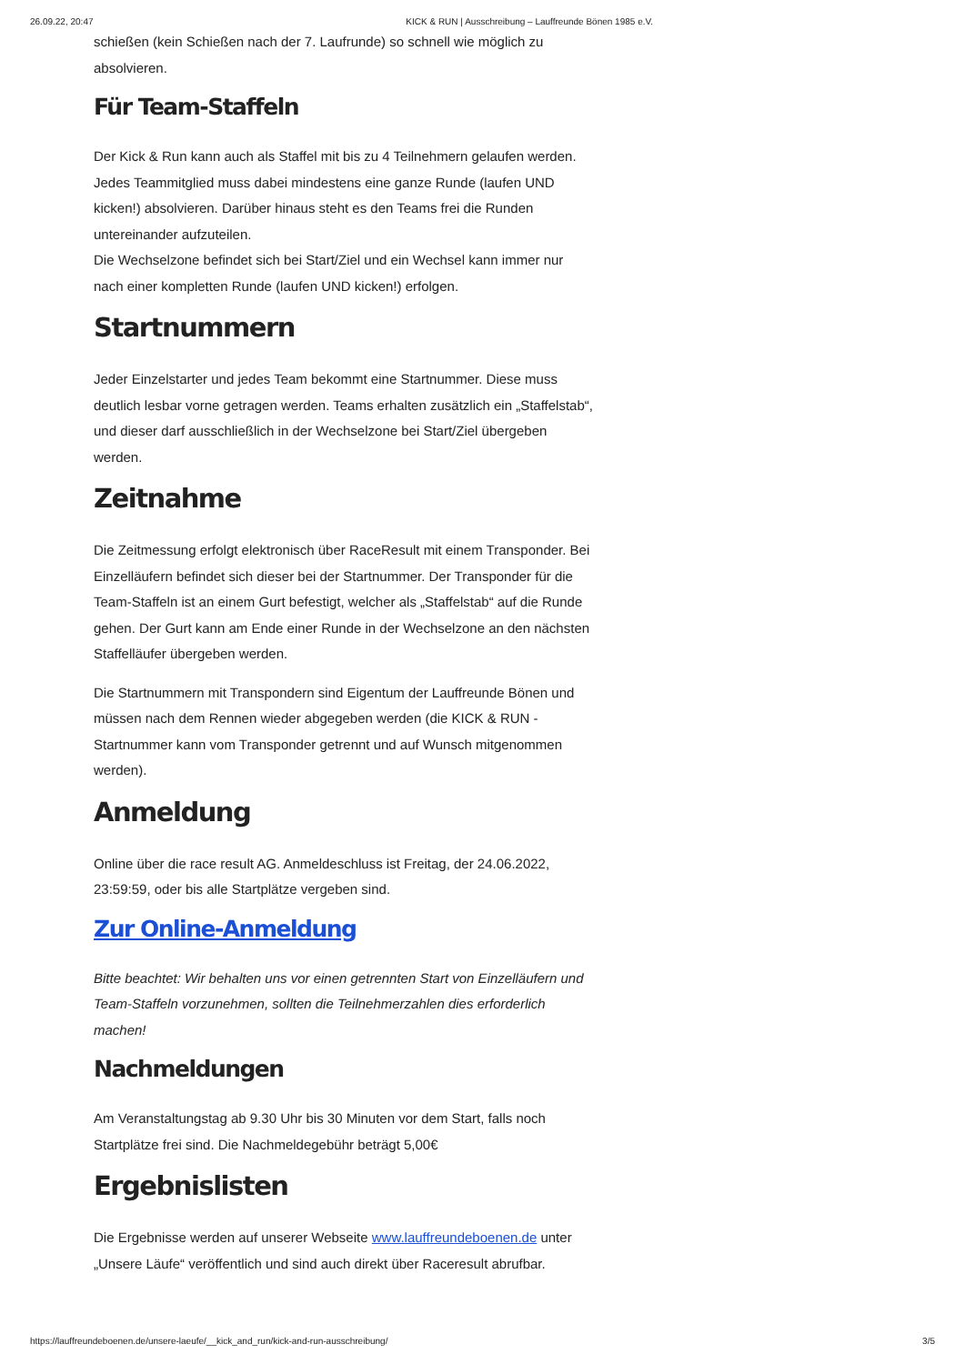26.09.22, 20:47 KICK & RUN | Ausschreibung – Lauffreunde Bönen 1985 e.V.
schießen (kein Schießen nach der 7. Laufrunde) so schnell wie möglich zu absolvieren.
Für Team-Staffeln
Der Kick & Run kann auch als Staffel mit bis zu 4 Teilnehmern gelaufen werden. Jedes Teammitglied muss dabei mindestens eine ganze Runde (laufen UND kicken!) absolvieren. Darüber hinaus steht es den Teams frei die Runden untereinander aufzuteilen.
Die Wechselzone befindet sich bei Start/Ziel und ein Wechsel kann immer nur nach einer kompletten Runde (laufen UND kicken!) erfolgen.
Startnummern
Jeder Einzelstarter und jedes Team bekommt eine Startnummer. Diese muss deutlich lesbar vorne getragen werden. Teams erhalten zusätzlich ein „Staffelstab“, und dieser darf ausschließlich in der Wechselzone bei Start/Ziel übergeben werden.
Zeitnahme
Die Zeitmessung erfolgt elektronisch über RaceResult mit einem Transponder. Bei Einzelläufern befindet sich dieser bei der Startnummer. Der Transponder für die Team-Staffeln ist an einem Gurt befestigt, welcher als „Staffelstab“ auf die Runde gehen. Der Gurt kann am Ende einer Runde in der Wechselzone an den nächsten Staffelläufer übergeben werden.
Die Startnummern mit Transpondern sind Eigentum der Lauffreunde Bönen und müssen nach dem Rennen wieder abgegeben werden (die KICK & RUN -Startnummer kann vom Transponder getrennt und auf Wunsch mitgenommen werden).
Anmeldung
Online über die race result AG. Anmeldeschluss ist Freitag, der 24.06.2022, 23:59:59, oder bis alle Startplätze vergeben sind.
Zur Online-Anmeldung
Bitte beachtet: Wir behalten uns vor einen getrennten Start von Einzelläufern und Team-Staffeln vorzunehmen, sollten die Teilnehmerzahlen dies erforderlich machen!
Nachmeldungen
Am Veranstaltungstag ab 9.30 Uhr bis 30 Minuten vor dem Start, falls noch Startplätze frei sind. Die Nachmeldegebühr beträgt 5,00€
Ergebnislisten
Die Ergebnisse werden auf unserer Webseite www.lauffreundeboenen.de unter „Unsere Läufe“ veröffentlich und sind auch direkt über Raceresult abrufbar.
https://lauffreundeboenen.de/unsere-laeufe/__kick_and_run/kick-and-run-ausschreibung/ 3/5